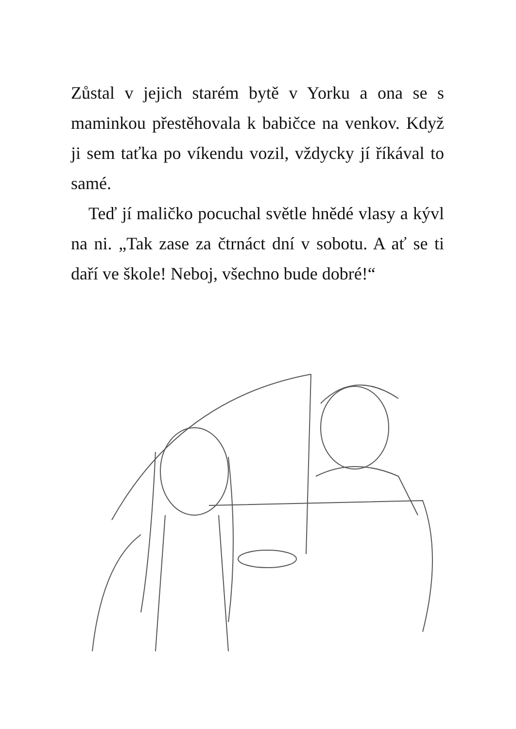Zůstal v jejich starém bytě v Yorku a ona se s maminkou přestěhovala k babičce na venkov. Když ji sem taťka po víkendu vozil, vždycky jí říkával to samé.
Teď jí maličko pocuchal světle hnědé vlasy a kývl na ni. „Tak zase za čtrnáct dní v sobotu. A ať se ti daří ve škole! Neboj, všechno bude dobré!“